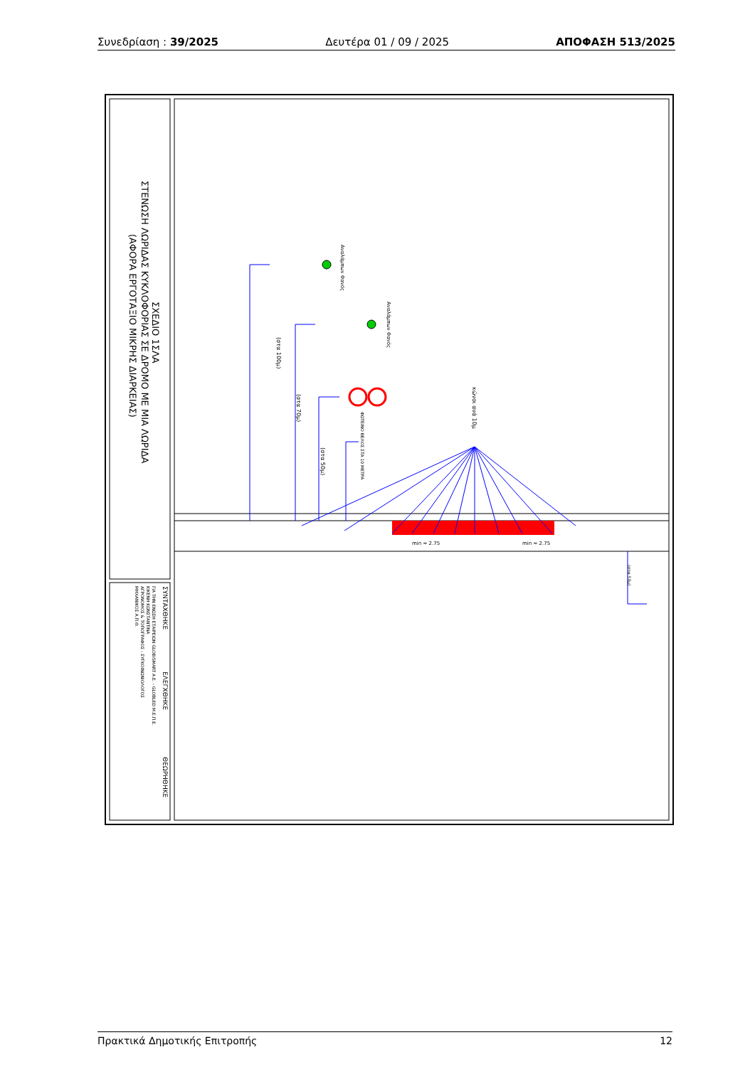Συνεδρίαση : 39/2025 Δευτέρα 01 / 09 / 2025 ΑΠΟΦΑΣΗ 513/2025
ΣΧΕΔΙΟ 1ΣΛΑ
ΣΤΕΝΩΣΗ ΛΩΡΙΔΑΣ ΚΥΚΛΟΦΟΡΙΑΣ ΣΕ ΔΡΟΜΟ ΜΕ ΜΙΑ ΛΩΡΙΔΑ
(ΑΦΟΡΑ ΕΡΓΟΤΑΞΙΟ ΜΙΚΡΗΣ ΔΙΑΡΚΕΙΑΣ)
ΣΥΝΤΑΧΘΗΚΕ
ΕΛΕΓΧΘΗΚΕ
ΘΕΩΡΗΘΗΚΕ
ΓΙΑ ΤΗΝ ΕΝΩΣΗ ΕΤΑΙΡΕΙΩΝ GLOBISMART Α.Ε. - GLOBLED Μ.Ε.Π.Ε.
ΚΙΚΕΝΗ ΚΩΝΣΤΑΝΤΙΝΑ
ΑΓΡΟΝΟΜΟΣ & ΤΟΠΟΓΡΑΦΟΣ - ΣΥΓΚΟΙΝΩΝΙΟΛΟΓΟΣ
ΜΗΧΑΝΙΚΟΣ Α.Π.Θ.
(στα 100μ)
(στα 70μ)
(στα 50μ)
κώνοι ανά 10μ
ΦΩΤΕΙΝΟ ΒΕΛΟΣ ΣΤΑ 10 ΜΕΤΡΑ
(στα 50μ)
Αναλάμπων Φανός
Αναλάμπων Φανός
min = 2.75
min = 2.75
Πρακτικά Δημοτικής Επιτροπής 12